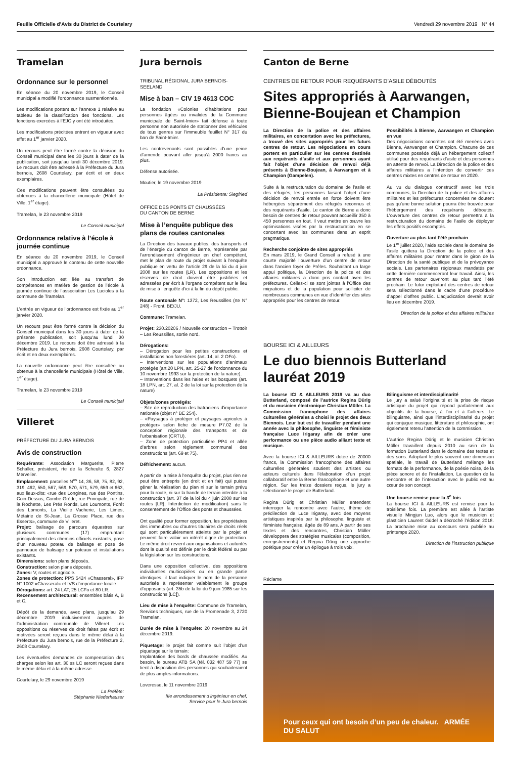Feuille Officielle d’Avis du District de Courtelary Vendredi 29 novembre 2019 N° 44
Tramelan
Ordonnance sur le personnel
En séance du 20 novembre 2019, le Conseil municipal a modifié l’ordonnance susmentionnée.
Les modifications portent sur l’annexe 1 relative au tableau de la classification des fonctions. Les fonctions exercées à l’EJC y ont été introduites.
Les modifications précitées entrent en vigueur avec effet au 1<sup>er</sup> janvier 2020.
Un recours peut être formé contre la décision du Conseil municipal dans les 30 jours à dater de la publication, soit jusqu’au lundi 30 décembre 2019. Le recours doit être adressé à la Préfecture du Jura bernois, 2608 Courtelary, par écrit et en deux exemplaires.
Ces modifications peuvent être consultées ou obtenues à la chancellerie municipale (Hôtel de Ville, 1<sup>er</sup> étage).
Tramelan, le 23 novembre 2019
Le Conseil municipal
Ordonnance relative à l’école à journée continue
En séance du 20 novembre 2019, le Conseil municipal a approuvé le contenu de cette nouvelle ordonnance.
Son introduction est liée au transfert de compétences en matière de gestion de l’école à journée continue de l’association Les Lucioles à la commune de Tramelan.
L’entrée en vigueur de l’ordonnance est fixée au 1<sup>er</sup> janvier 2020.
Un recours peut être formé contre la décision du Conseil municipal dans les 30 jours à dater de la présente publication, soit jusqu’au lundi 30 décembre 2019. Le recours doit être adressé à la Préfecture du Jura bernois, 2608 Courtelary, par écrit et en deux exemplaires.
La nouvelle ordonnance peut être consultée ou obtenue à la chancellerie municipale (Hôtel de Ville, 1<sup>er</sup> étage).
Tramelan, le 23 novembre 2019
Le Conseil municipal
Villeret
PRÉFECTURE DU JURA BERNOIS
Avis de construction
Requérante: Association Marguerite, Pierre Schaller, président, rte de la Scheulte 6, 2827 Mervelier.
Emplacement: parcelles N<sup>os</sup> 14, 36, 58, 75, 82, 92, 319, 462, 550, 567, 569, 570, 571, 579, 659 et 663, aux lieux-dits: «rue des Longines, rue des Pontins, Coin-Dessus, Combe-Grède, rue Principale, rue de la Rochette, Les Prés Ronds, Les Loumonts, Forêt des Lomonts, La Vieille Vacherie, Les Limes, Métairie de St-Jean, La Grosse Place, rue des Esserts», commune de Villeret.
Projet: balisage de parcours équestres sur plusieurs communes (17) empruntant principalement des chemins officiels existants, pose d’un nouveau poteau de balisage et pose de panneaux de balisage sur poteaux et installations existants.
Dimensions: selon plans déposés.
Construction: selon plans déposés.
Zones: V, routes et agricole.
Zones de protection: PPS 5424 «Chasseral», IFP N° 1002 «Chasseral» et IVS d’importance locale.
Dérogations: art. 24 LAT; 25 LCFo et 80 LR.
Recensement architectural: ensembles bâtis A, B et C.
Dépôt de la demande, avec plans, jusqu’au 29 décembre 2019 inclusivement auprès de l’administration communale de Villeret. Les oppositions ou réserves de droit faites par écrit et motivées seront reçues dans le même délai à la Préfecture du Jura bernois, rue de la Préfecture 2, 2608 Courtelary.
Les éventuelles demandes de compensation des charges selon les art. 30 ss LC seront reçues dans le même délai et à la même adresse.
Courtelary, le 29 novembre 2019
La Préfète:
Stéphanie Niederhauser
Jura bernois
TRIBUNAL RÉGIONAL JURA BERNOIS-SEELAND
Mise à ban – CIV 19 4613 COC
La fondation «Colonies d’habitations pour personnes âgées ou invalides de la Commune municipale de Saint-Imier» fait défense à toute personne non autorisée de stationner des véhicules de tous genres sur l’immeuble feuillet N° 317 du ban de Saint-Imier.
Les contrevenants sont passibles d’une peine d’amende pouvant aller jusqu’à 2000 francs au plus.
Défense autorisée.
Moutier, le 19 novembre 2019
La Présidente: Siegfried
OFFICE DES PONTS ET CHAUSSÉES
DU CANTON DE BERNE
Mise à l’enquête publique des plans de routes cantonales
La Direction des travaux publics, des transports et de l’énergie du canton de Berne, représentée par l’arrondissement d’ingénieur en chef compétent, met le plan de route du projet suivant à l’enquête publique en vertu de l’article 29 de la loi du 4 juin 2008 sur les routes (LR). Les oppositions et les réserves de droit doivent être justifiées et adressées par écrit à l’organe compétent sur le lieu de mise à l’enquête d’ici à la fin du dépôt public.
Route cantonale N°: 1372, Les Reussilles (rte N° 248) - Front. BE/JU.
Commune: Tramelan.
Projet: 230.20206 / Nouvelle construction – Trottoir – Les Reussilles, sortie nord.
Dérogations:
– Dérogation pour les petites constructions et installations non forestières (art. 14, al. 2 OFo).
– Interventions sur les populations d’animaux protégés (art.20 LPN, art. 25-27 de l’ordonnance du 10 novembre 1993 sur la protection de la nature).
– Interventions dans les haies et les bosquets (art. 18 LPN, art. 27, al. 2 de la loi sur la protection de la nature)
Objets/zones protégés:
– Site de reproduction des batraciens d’importance nationale (objet n° BE 254).
– «Paysages à protéger et paysages agricoles à protéger» selon fiche de mesure P7.02 de la conception régionale des transports et de l’urbanisation (CRTU).
– Zone de protection particulière PP4 et allée d’arbres selon règlement communal des constructions (art. 69 et 75).
Défrichement: aucun.
A partir de la mise à l’enquête du projet, plus rien ne peut être entrepris (en droit et en fait) qui puisse gêner la réalisation du plan ni sur le terrain prévu pour la route, ni sur la bande de terrain interdite à la construction (art. 37 de la loi du 4 juin 2008 sur les routes [LR], Interdiction de modification) sans le consentement de l’Office des ponts et chaussées.
Ont qualité pour former opposition, les propriétaires des immeubles ou d’autres titulaires de droits réels qui sont particulièrement atteints par le projet et peuvent faire valoir un intérêt digne de protection. Le même droit revient aux organisations et autorités dont la qualité est définie par le droit fédéral ou par la législation sur les constructions.
Dans une opposition collective, des oppositions individuelles multicopiées ou en grande partie identiques, il faut indiquer le nom de la personne autorisée à représenter valablement le groupe d’opposants (art. 35b de la loi du 9 juin 1985 sur les constructions [LC]).
Lieu de mise à l’enquête: Commune de Tramelan, Services techniques, rue de la Promenade 3, 2720 Tramelan.
Durée de mise à l’enquête: 20 novembre au 24 décembre 2019.
Piquetage: le projet fait comme suit l’objet d’un piquetage sur le terrain:
Implantation des bords de chaussée modifiés. Au besoin, le bureau ATB SA (tél. 032 487 59 77) se tient à disposition des personnes qui souhaiteraient de plus amples informations.
Loveresse, le 11 novembre 2019
IIIe arrondissement d’ingénieur en chef,
Service pour le Jura bernois
Canton de Berne
CENTRES DE RETOUR POUR REQUÉRANTS D’ASILE DÉBOUTÉS
Sites appropriés à Aarwangen, Bienne-Boujean et Champion
La Direction de la police et des affaires militaires, en concertation avec les préfectures, a trouvé des sites appropriés pour les futurs centres de retour. Les négociations en cours portent en particulier sur les centres destinés aux requérants d’asile et aux personnes ayant fait l’objet d’une décision de renvoi déjà présents à Bienne-Boujean, à Aarwangen et à Champion (Gampelen).
Suite à la restructuration du domaine de l’asile et des réfugiés, les personnes faisant l’objet d’une décision de renvoi entrée en force doivent être hébergées séparément des réfugiés reconnus et des requérants d’asile. Le canton de Berne a donc besoin de centres de retour pouvant accueillir 350 à 450 personnes en tout. Il veut mettre en œuvre les optimisations visées par la restructuration en se concertant avec les communes dans un esprit pragmatique.
Recherche conjointe de sites appropriés
En mars 2019, le Grand Conseil a refusé à une courte majorité l’ouverture d’un centre de retour dans l’ancien foyer de Prêles. Souhaitant un large appui politique, la Direction de la police et des affaires militaires a donc pris contact avec les préfectures. Celles-ci se sont jointes à l’Office des migrations et de la population pour solliciter de nombreuses communes en vue d’identifier des sites appropriés pour les centres de retour.
Possibilités à Bienne, Aarwangen et Champion en vue
Des négociations concrètes ont été menées avec Bienne, Aarwangen et Champion. Chacune de ces communes possède déjà un hébergement collectif utilisé pour des requérants d’asile et des personnes en attente de renvoi. La Direction de la police et des affaires militaires a l’intention de convertir ces centres mixtes en centres de retour en 2020.
Au vu du dialogue constructif avec les trois communes, la Direction de la police et des affaires militaires et les préfectures concernées ne doutent pas qu’une bonne solution pourra être trouvée pour l’hébergement des requérants déboutés. L’ouverture des centres de retour permettra à la restructuration du domaine de l’asile de déployer les effets positifs escomptés.
Ouverture au plus tard l’été prochain
Le 1<sup>er</sup> juillet 2020, l’aide sociale dans le domaine de l’asile quittera la Direction de la police et des affaires militaires pour rentrer dans le giron de la Direction de la santé publique et de la prévoyance sociale. Les partenaires régionaux mandatés par cette dernière commenceront leur travail. Ainsi, les centres de retour ouvriront au plus tard l’été prochain. Le futur exploitant des centres de retour sera sélectionné dans le cadre d’une procédure d’appel d’offres public. L’adjudication devrait avoir lieu en décembre 2019.
Direction de la police et des affaires militaires
BOURSE ICI & AILLEURS
Le duo biennois Butterland lauréat 2019
La bourse ICI & AILLEURS 2019 va au duo Butterland, composé de l’autrice Regina Dürig et du musicien électronique Christian Müller. La Commission francophone des affaires culturelles générales a choisi le projet des deux Biennois. Leur but est de travailler pendant une année avec la philosophe, linguiste et féministe française Luce Irigaray afin de créer une performance ou une pièce audio alliant texte et musique.
Avec la bourse ICI & AILLEURS dotée de 20000 francs, la Commission francophone des affaires culturelles générales soutient des artistes ou acteurs culturels dans l’élaboration d’un projet collaboratif entre la Berne francophone et une autre région. Sur les treize dossiers reçus, le jury a sélectionné le projet de Butterland.
Regina Dürig et Christian Müller entendent interroger la rencontre avec l’autre, thème de prédilection de Luce Irigaray, avec des moyens artistiques inspirés par la philosophe, linguiste et féministe française, âgée de 89 ans. A partir de ses textes et des rencontres, Christian Müller développera des stratégies musicales (composition, enregistrements) et Regina Dürig une approche poétique pour créer un épilogue à trois voix.
Bilinguisme et interdisciplinarité
Le jury a salué l’originalité et la prise de risque artistique du projet qui répond parfaitement aux objectifs de la bourse, à l’ici et à l’ailleurs. Le bilinguisme, ainsi que l’interdisciplinarité du projet qui conjugue musique, littérature et philosophie, ont également retenu l’attention de la commission.
L’autrice Regina Dürig et le musicien Christian Müller travaillent depuis 2010 au sein de la formation Butterland dans le domaine des textes et des sons. Adoptant le plus souvent une dimension spatiale, le travail de Butterland mélange les formats de la performance, de la poésie noise, de la pièce sonore et de l’installation. La question de la rencontre et de l’interaction avec le public est au cœur de son concept.
Une bourse remise pour la 3<sup>e</sup> fois
La bourse ICI & AILLEURS est remise pour la troisième fois. La première est allée à l’artiste visuelle Mingjun Luo, alors que le musicien et plasticien Laurent Güdel a décroché l’édition 2018. La prochaine mise au concours sera publiée au printemps 2020.
Direction de l’instruction publique
Réclame
Pour ceux qui ont besoin d’un peu de chaleur. ARMÉE DU SALUT